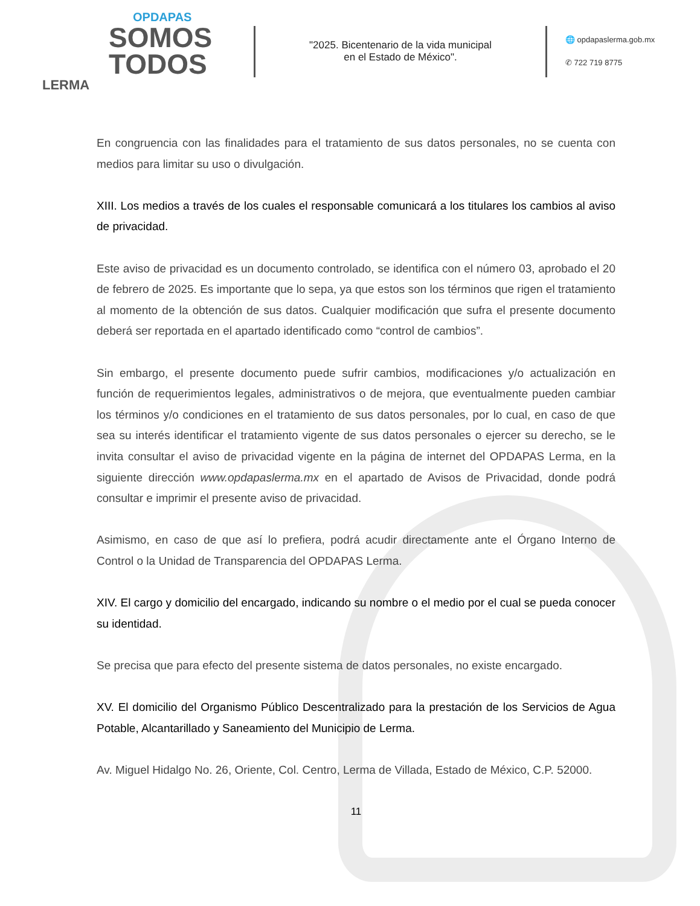OPDAPAS
SOMOS
TODOS
LERMA
"2025. Bicentenario de la vida municipal
en el Estado de México".
🌐 opdapaslerma.gob.mx
✆ 722 719 8775
En congruencia con las finalidades para el tratamiento de sus datos personales, no se cuenta con medios para limitar su uso o divulgación.
XIII. Los medios a través de los cuales el responsable comunicará a los titulares los cambios al aviso de privacidad.
Este aviso de privacidad es un documento controlado, se identifica con el número 03, aprobado el 20 de febrero de 2025. Es importante que lo sepa, ya que estos son los términos que rigen el tratamiento al momento de la obtención de sus datos. Cualquier modificación que sufra el presente documento deberá ser reportada en el apartado identificado como “control de cambios”.
Sin embargo, el presente documento puede sufrir cambios, modificaciones y/o actualización en función de requerimientos legales, administrativos o de mejora, que eventualmente pueden cambiar los términos y/o condiciones en el tratamiento de sus datos personales, por lo cual, en caso de que sea su interés identificar el tratamiento vigente de sus datos personales o ejercer su derecho, se le invita consultar el aviso de privacidad vigente en la página de internet del OPDAPAS Lerma, en la siguiente dirección www.opdapaslerma.mx en el apartado de Avisos de Privacidad, donde podrá consultar e imprimir el presente aviso de privacidad.
Asimismo, en caso de que así lo prefiera, podrá acudir directamente ante el Órgano Interno de Control o la Unidad de Transparencia del OPDAPAS Lerma.
XIV. El cargo y domicilio del encargado, indicando su nombre o el medio por el cual se pueda conocer su identidad.
Se precisa que para efecto del presente sistema de datos personales, no existe encargado.
XV. El domicilio del Organismo Público Descentralizado para la prestación de los Servicios de Agua Potable, Alcantarillado y Saneamiento del Municipio de Lerma.
Av. Miguel Hidalgo No. 26, Oriente, Col. Centro, Lerma de Villada, Estado de México, C.P. 52000.
11